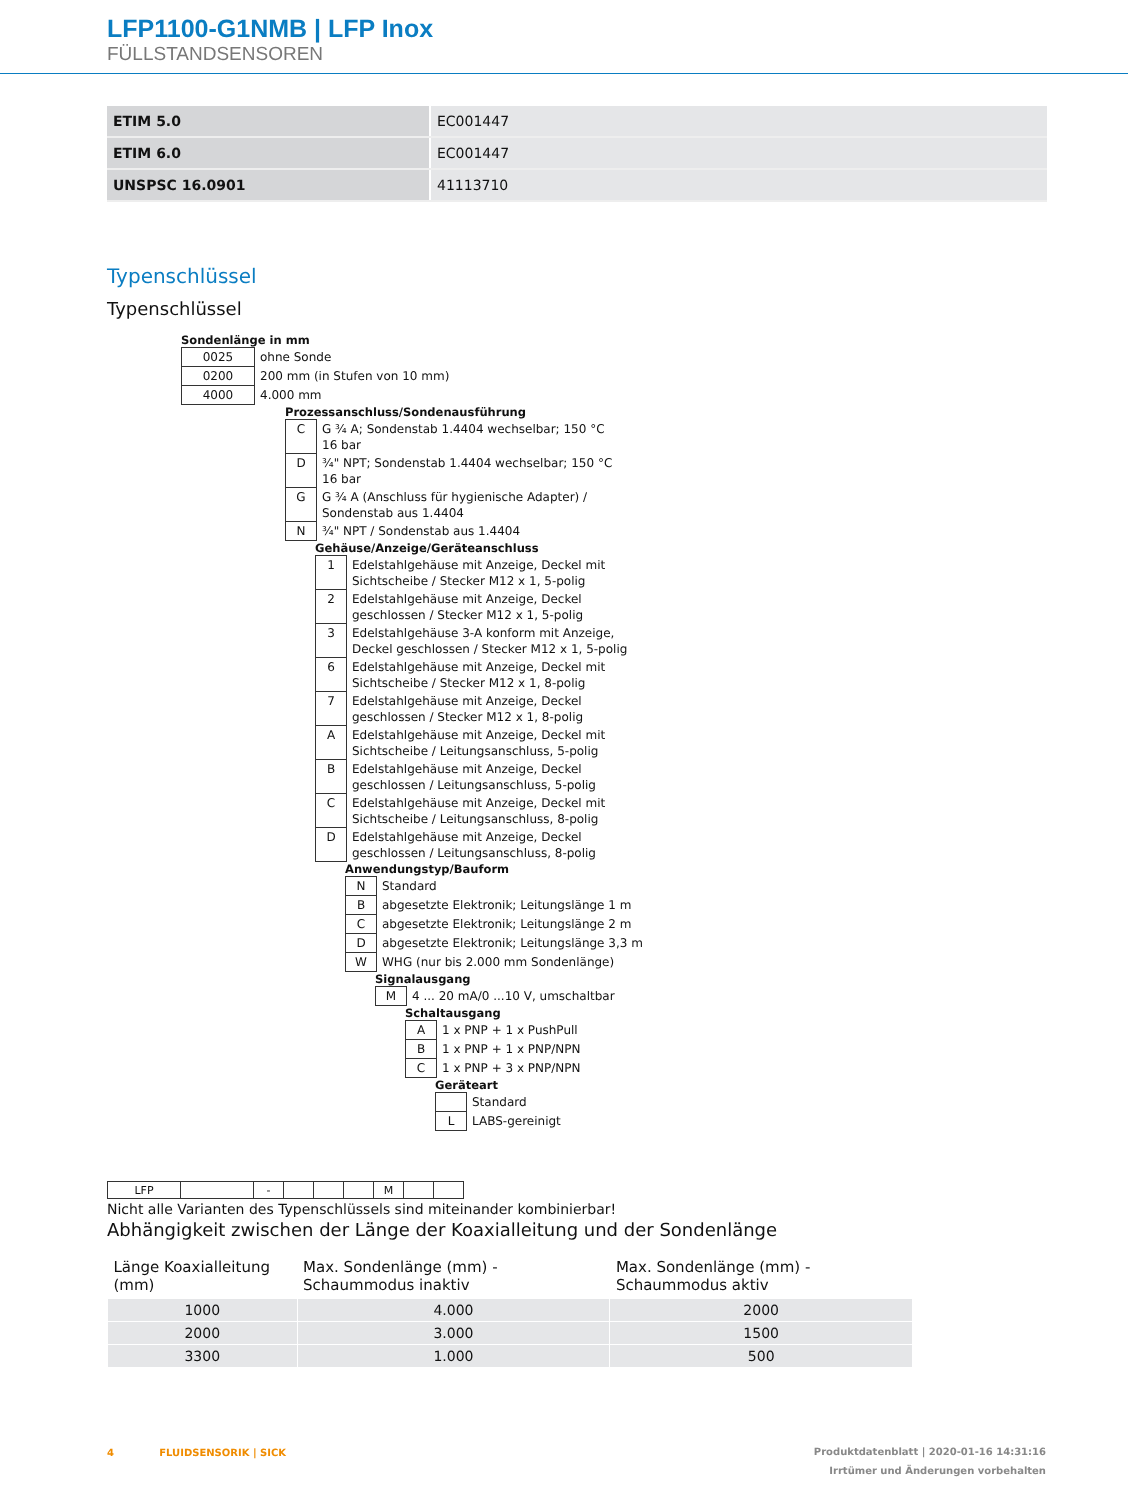LFP1100-G1NMB | LFP Inox
FÜLLSTANDSENSOREN
| ETIM 5.0 | EC001447 |
| ETIM 6.0 | EC001447 |
| UNSPSC 16.0901 | 41113710 |
Typenschlüssel
Typenschlüssel
Sondenlänge in mm
| 0025 | ohne Sonde |
| 0200 | 200 mm (in Stufen von 10 mm) |
| 4000 | 4.000 mm |
Prozessanschluss/Sondenausführung
| C | G ¾ A; Sondenstab 1.4404 wechselbar; 150 °C 16 bar |
| D | ¾" NPT; Sondenstab 1.4404 wechselbar; 150 °C 16 bar |
| G | G ¾ A (Anschluss für hygienische Adapter) / Sondenstab aus 1.4404 |
| N | ¾" NPT / Sondenstab aus 1.4404 |
Gehäuse/Anzeige/Geräteanschluss
| 1 | Edelstahlgehäuse mit Anzeige, Deckel mit Sichtscheibe / Stecker M12 x 1, 5-polig |
| 2 | Edelstahlgehäuse mit Anzeige, Deckel geschlossen / Stecker M12 x 1, 5-polig |
| 3 | Edelstahlgehäuse 3-A konform mit Anzeige, Deckel geschlossen / Stecker M12 x 1, 5-polig |
| 6 | Edelstahlgehäuse mit Anzeige, Deckel mit Sichtscheibe / Stecker M12 x 1, 8-polig |
| 7 | Edelstahlgehäuse mit Anzeige, Deckel geschlossen / Stecker M12 x 1, 8-polig |
| A | Edelstahlgehäuse mit Anzeige, Deckel mit Sichtscheibe / Leitungsanschluss, 5-polig |
| B | Edelstahlgehäuse mit Anzeige, Deckel geschlossen / Leitungsanschluss, 5-polig |
| C | Edelstahlgehäuse mit Anzeige, Deckel mit Sichtscheibe / Leitungsanschluss, 8-polig |
| D | Edelstahlgehäuse mit Anzeige, Deckel geschlossen / Leitungsanschluss, 8-polig |
Anwendungstyp/Bauform
| N | Standard |
| B | abgesetzte Elektronik; Leitungslänge 1 m |
| C | abgesetzte Elektronik; Leitungslänge 2 m |
| D | abgesetzte Elektronik; Leitungslänge 3,3 m |
| W | WHG (nur bis 2.000 mm Sondenlänge) |
Signalausgang
| M | 4 ... 20 mA/0 ...10 V, umschaltbar |
Schaltausgang
| A | 1 x PNP + 1 x PushPull |
| B | 1 x PNP + 1 x PNP/NPN |
| C | 1 x PNP + 3 x PNP/NPN |
Geräteart
| | Standard |
| L | LABS-gereinigt |
| LFP | | - | | | | M | | |
Nicht alle Varianten des Typenschlüssels sind miteinander kombinierbar!
Abhängigkeit zwischen der Länge der Koaxialleitung und der Sondenlänge
| Länge Koaxialleitung (mm) | Max. Sondenlänge (mm) - Schaummodus inaktiv | Max. Sondenlänge (mm) - Schaummodus aktiv |
| --- | --- | --- |
| 1000 | 4.000 | 2000 |
| 2000 | 3.000 | 1500 |
| 3300 | 1.000 | 500 |
Produktdatenblatt | 2020-01-16 14:31:16
Irrtümer und Änderungen vorbehalten 4 FLUIDSENSORIK | SICK